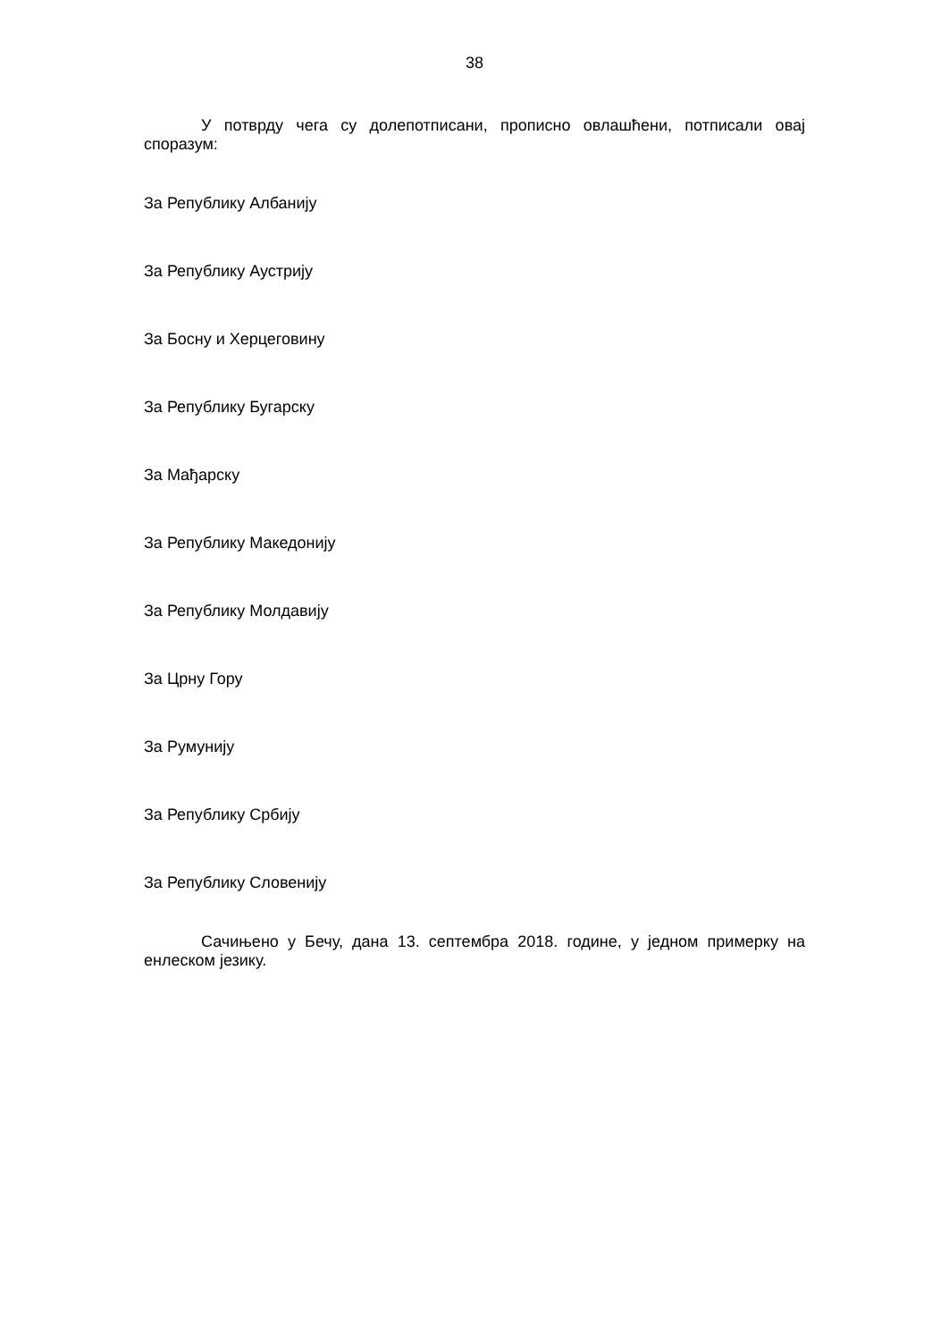38
У потврду чега су долепотписани, прописно овлашћени, потписали овај споразум:
За Републику Албанију
За Републику Аустрију
За Босну и Херцеговину
За Републику Бугарску
За Мађарску
За Републику Македонију
За Републику Молдавију
За Црну Гору
За Румунију
За Републику Србију
За Републику Словенију
Сачињено у Бечу, дана 13. септембра 2018. године, у једном примерку на енлеском језику.